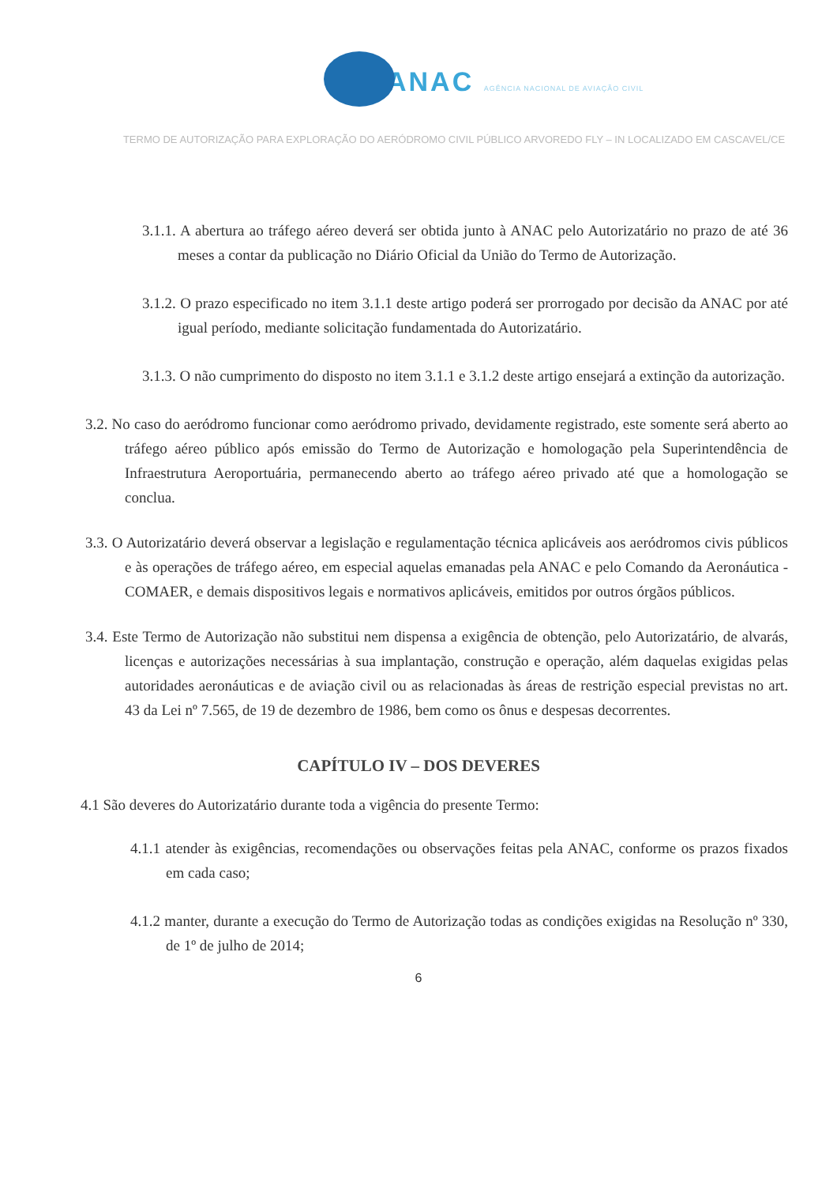ANAC AGÊNCIA NACIONAL DE AVIAÇÃO CIVIL
TERMO DE AUTORIZAÇÃO PARA EXPLORAÇÃO DO AERÓDROMO CIVIL PÚBLICO ARVOREDO FLY – IN LOCALIZADO EM CASCAVEL/CE
3.1.1. A abertura ao tráfego aéreo deverá ser obtida junto à ANAC pelo Autorizatário no prazo de até 36 meses a contar da publicação no Diário Oficial da União do Termo de Autorização.
3.1.2. O prazo especificado no item 3.1.1 deste artigo poderá ser prorrogado por decisão da ANAC por até igual período, mediante solicitação fundamentada do Autorizatário.
3.1.3. O não cumprimento do disposto no item 3.1.1 e 3.1.2 deste artigo ensejará a extinção da autorização.
3.2. No caso do aeródromo funcionar como aeródromo privado, devidamente registrado, este somente será aberto ao tráfego aéreo público após emissão do Termo de Autorização e homologação pela Superintendência de Infraestrutura Aeroportuária, permanecendo aberto ao tráfego aéreo privado até que a homologação se conclua.
3.3. O Autorizatário deverá observar a legislação e regulamentação técnica aplicáveis aos aeródromos civis públicos e às operações de tráfego aéreo, em especial aquelas emanadas pela ANAC e pelo Comando da Aeronáutica - COMAER, e demais dispositivos legais e normativos aplicáveis, emitidos por outros órgãos públicos.
3.4. Este Termo de Autorização não substitui nem dispensa a exigência de obtenção, pelo Autorizatário, de alvarás, licenças e autorizações necessárias à sua implantação, construção e operação, além daquelas exigidas pelas autoridades aeronáuticas e de aviação civil ou as relacionadas às áreas de restrição especial previstas no art. 43 da Lei nº 7.565, de 19 de dezembro de 1986, bem como os ônus e despesas decorrentes.
CAPÍTULO IV – DOS DEVERES
4.1 São deveres do Autorizatário durante toda a vigência do presente Termo:
4.1.1 atender às exigências, recomendações ou observações feitas pela ANAC, conforme os prazos fixados em cada caso;
4.1.2 manter, durante a execução do Termo de Autorização todas as condições exigidas na Resolução nº 330, de 1º de julho de 2014;
6